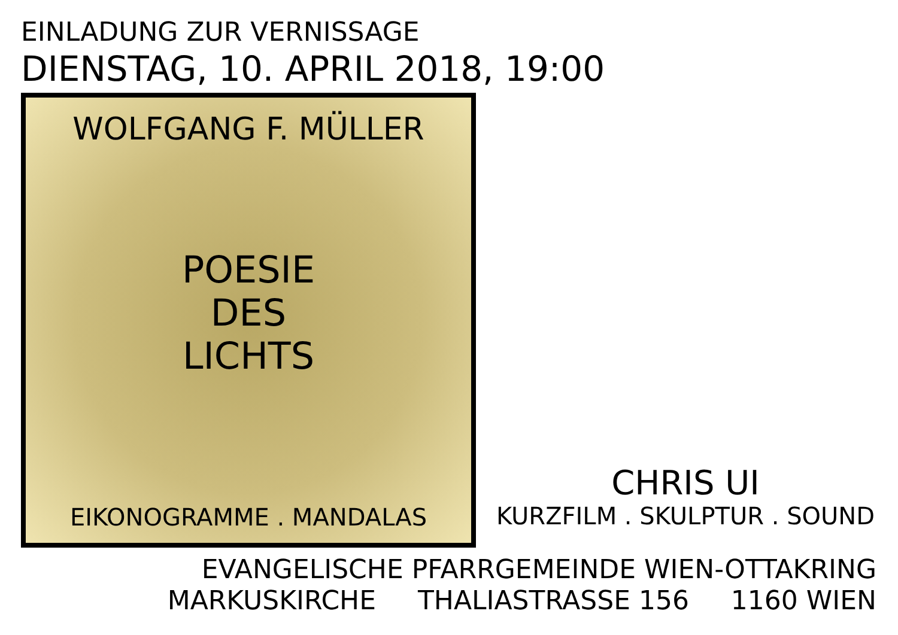EINLADUNG ZUR VERNISSAGE
DIENSTAG, 10. APRIL 2018, 19:00
WOLFGANG F. MÜLLER
POESIE
DES
LICHTS
EIKONOGRAMME . MANDALAS
CHRIS UI
KURZFILM . SKULPTUR . SOUND
EVANGELISCHE PFARRGEMEINDE WIEN-OTTAKRING
MARKUSKIRCHE THALIASTRASSE 156 1160 WIEN